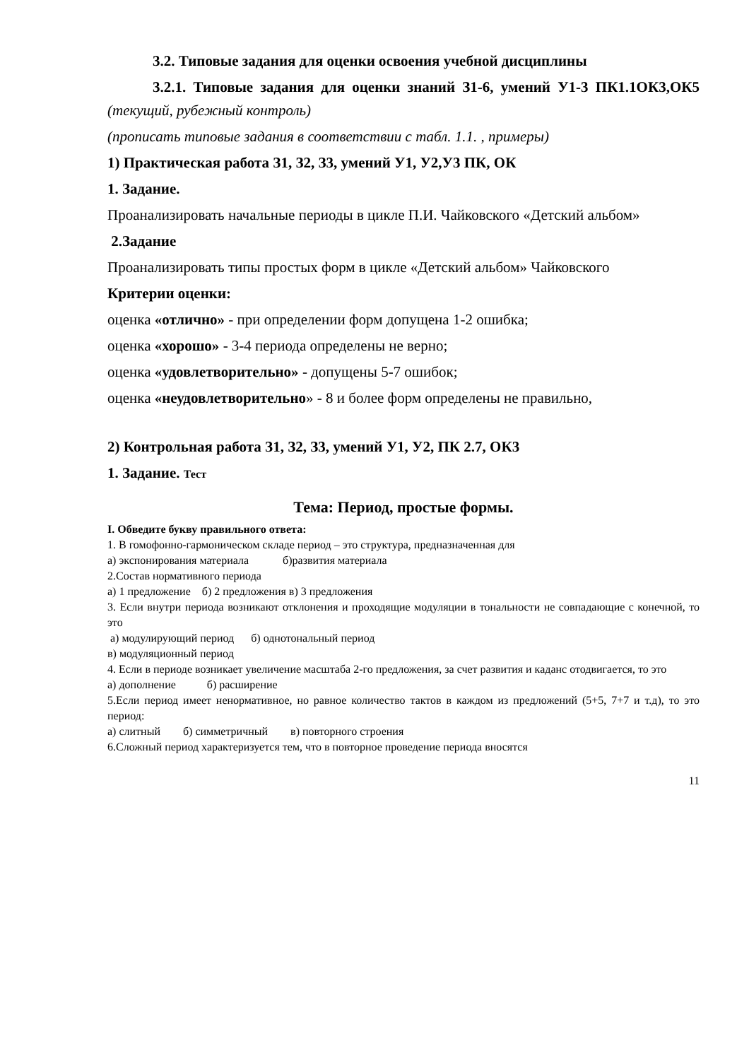3.2. Типовые задания для оценки освоения учебной дисциплины
3.2.1. Типовые задания для оценки знаний З1-6, умений У1-3 ПК1.1ОК3,ОК5 (текущий, рубежный контроль)
(прописать типовые задания в соответствии с табл. 1.1. , примеры)
1) Практическая работа З1, З2, З3, умений У1, У2,У3 ПК, ОК
1. Задание.
Проанализировать начальные периоды в цикле П.И. Чайковского «Детский альбом»
2.Задание
Проанализировать типы простых форм в цикле «Детский альбом» Чайковского
Критерии оценки:
оценка «отлично» - при определении форм допущена 1-2 ошибка;
оценка «хорошо» - 3-4 периода определены не верно;
оценка «удовлетворительно» - допущены 5-7 ошибок;
оценка «неудовлетворительно» - 8 и более форм определены не правильно,
2) Контрольная работа З1, З2, З3, умений У1, У2, ПК 2.7, ОК3
1. Задание. Тест
Тема: Период, простые формы.
I. Обведите букву правильного ответа:
1. В гомофонно-гармоническом складе период – это структура, предназначенная для
а) экспонирования материала б)развития материала
2.Состав нормативного периода
а) 1 предложение б) 2 предложения в) 3 предложения
3. Если внутри периода возникают отклонения и проходящие модуляции в тональности не совпадающие с конечной, то это
а) модулирующий период б) однотональный период
в) модуляционный период
4. Если в периоде возникает увеличение масштаба 2-го предложения, за счет развития и каданс отодвигается, то это
а) дополнение б) расширение
5.Если период имеет ненормативное, но равное количество тактов в каждом из предложений (5+5, 7+7 и т.д), то это период:
а) слитный б) симметричный в) повторного строения
6.Сложный период характеризуется тем, что в повторное проведение периода вносятся
11